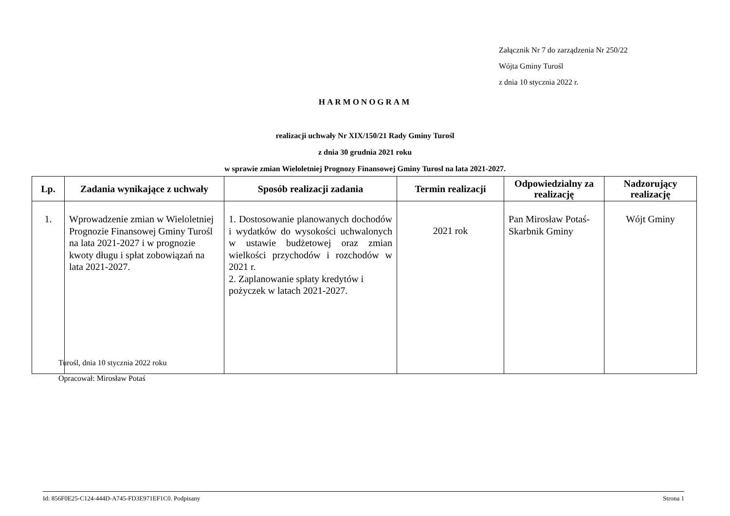Załącznik Nr 7 do zarządzenia Nr 250/22
Wójta Gminy Turośl
z dnia 10 stycznia 2022 r.
HARMONOGRAM
realizacji uchwały Nr XIX/150/21 Rady Gminy Turośl
z dnia 30 grudnia 2021 roku
w sprawie zmian Wieloletniej Prognozy Finansowej Gminy Turosl na lata 2021-2027.
| Lp. | Zadania wynikające z uchwały | Sposób realizacji zadania | Termin realizacji | Odpowiedzialny za realizację | Nadzorujący realizację |
| --- | --- | --- | --- | --- | --- |
| 1. | Wprowadzenie zmian w Wieloletniej Prognozie Finansowej Gminy Turośl na lata 2021-2027 i w prognozie kwoty długu i spłat zobowiązań na lata 2021-2027. | 1. Dostosowanie planowanych dochodów i wydatków do wysokości uchwalonych w ustawie budżetowej oraz zmian wielkości przychodów i rozchodów w 2021 r. 2. Zaplanowanie spłaty kredytów i pożyczek w latach 2021-2027. | 2021 rok | Pan Mirosław Potaś-Skarbnik Gminy | Wójt Gminy |
Turośl, dnia 10 stycznia 2022 roku
Opracował: Mirosław Potaś
Id: 856F0E25-C124-444D-A745-FD3E971EF1C0. Podpisany Strona 1